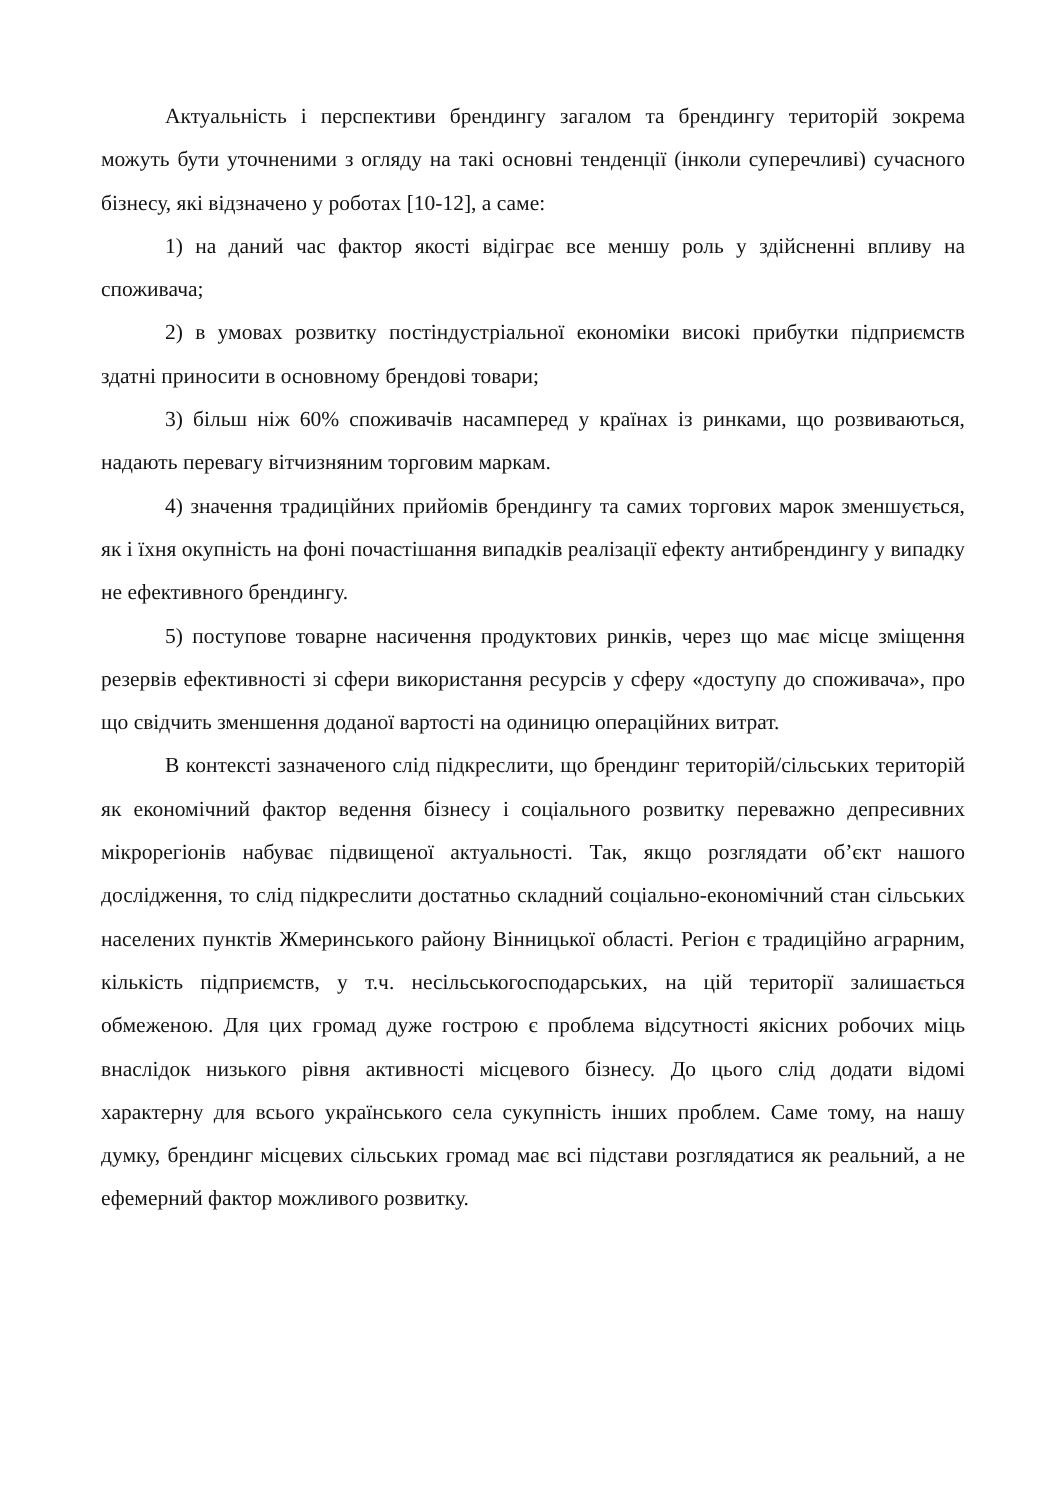Актуальність і перспективи брендингу загалом та брендингу територій зокрема можуть бути уточненими з огляду на такі основні тенденції (інколи суперечливі) сучасного бізнесу, які відзначено у роботах [10-12], а саме:
1) на даний час фактор якості відіграє все меншу роль у здійсненні впливу на споживача;
2) в умовах розвитку постіндустріальної економіки високі прибутки підприємств здатні приносити в основному брендові товари;
3) більш ніж 60% споживачів насамперед у країнах із ринками, що розвиваються, надають перевагу вітчизняним торговим маркам.
4) значення традиційних прийомів брендингу та самих торгових марок зменшується, як і їхня окупність на фоні почастішання випадків реалізації ефекту антибрендингу у випадку не ефективного брендингу.
5) поступове товарне насичення продуктових ринків, через що має місце зміщення резервів ефективності зі сфери використання ресурсів у сферу «доступу до споживача», про що свідчить зменшення доданої вартості на одиницю операційних витрат.
В контексті зазначеного слід підкреслити, що брендинг територій/сільських територій як економічний фактор ведення бізнесу і соціального розвитку переважно депресивних мікрорегіонів набуває підвищеної актуальності. Так, якщо розглядати об’єкт нашого дослідження, то слід підкреслити достатньо складний соціально-економічний стан сільських населених пунктів Жмеринського району Вінницької області. Регіон є традиційно аграрним, кількість підприємств, у т.ч. несільськогосподарських, на цій території залишається обмеженою. Для цих громад дуже гострою є проблема відсутності якісних робочих міць внаслідок низького рівня активності місцевого бізнесу. До цього слід додати відомі характерну для всього українського села сукупність інших проблем. Саме тому, на нашу думку, брендинг місцевих сільських громад має всі підстави розглядатися як реальний, а не ефемерний фактор можливого розвитку.